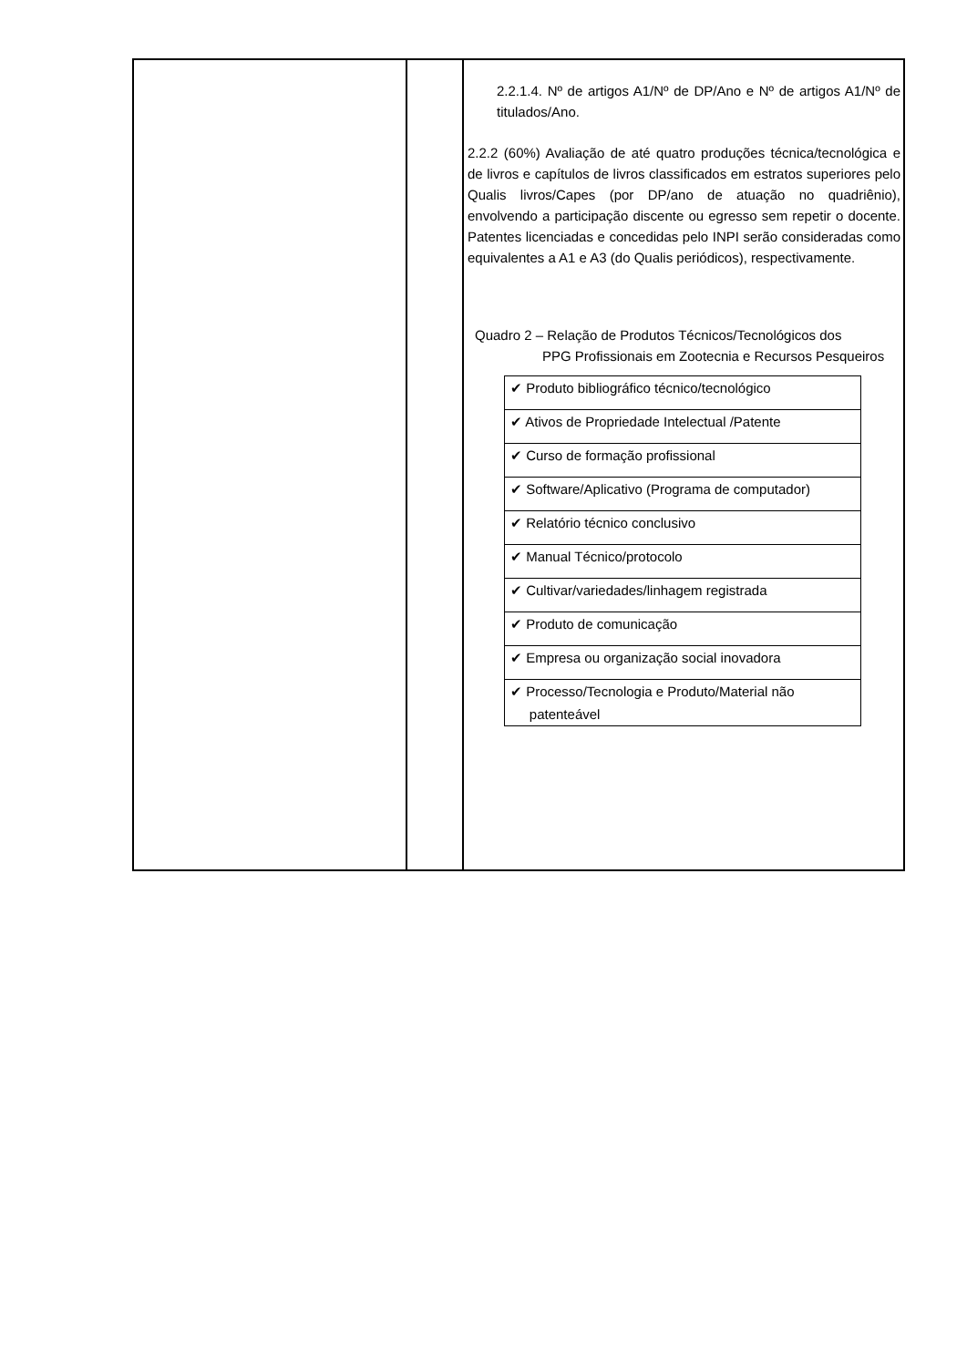| | | 2.2.1.4. Nº de artigos A1/Nº de DP/Ano e Nº de artigos A1/Nº de titulados/Ano. 2.2.2 (60%) Avaliação de até quatro produções técnica/tecnológica e de livros e capítulos de livros classificados em estratos superiores pelo Qualis livros/Capes (por DP/ano de atuação no quadriênio), envolvendo a participação discente ou egresso sem repetir o docente. Patentes licenciadas e concedidas pelo INPI serão consideradas como equivalentes a A1 e A3 (do Qualis periódicos), respectivamente. Quadro 2 – Relação de Produtos Técnicos/Tecnológicos dos PPG Profissionais em Zootecnia e Recursos Pesqueiros / ✔ Produto bibliográfico técnico/tecnológico / / ✔ Ativos de Propriedade Intelectual /Patente / / ✔ Curso de formação profissional / / ✔ Software/Aplicativo (Programa de computador) / / ✔ Relatório técnico conclusivo / / ✔ Manual Técnico/protocolo / / ✔ Cultivar/variedades/linhagem registrada / / ✔ Produto de comunicação / / ✔ Empresa ou organização social inovadora / / ✔ Processo/Tecnologia e Produto/Material não patenteável / |